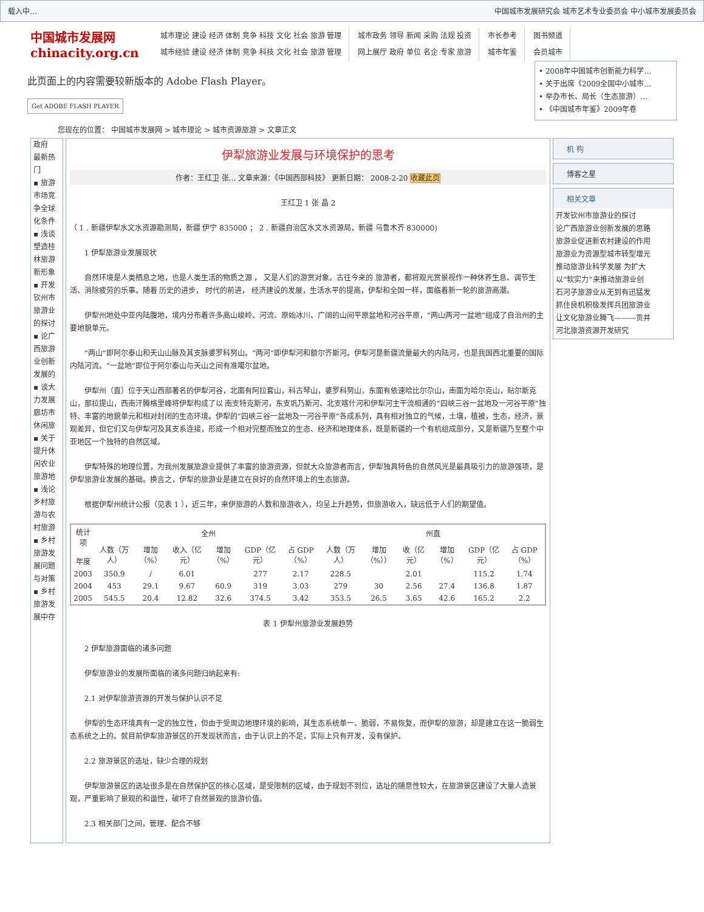载入中… 中国城市发展研究会 城市艺术专业委员会 中小城市发展委员会
中国城市发展网
chinacity.org.cn
城市理论 建设 经济 体制 竞争 科技 文化 社会 旅游 管理
城市经验 建设 经济 体制 竞争 科技 文化 社会 旅游 管理
城市政务 领导 新闻 采购 法规 投资
网上展厅 政府 单位 名企 专家 旅游
市长参考
城市年鉴
图书频道
会员城市
此页面上的内容需要较新版本的 Adobe Flash Player。
Get ADOBE FLASH PLAYER
• 2008年中国城市创新能力科学…
• 关于出席《2009全国中小城市…
• 举办市长、局长（生态旅游）…
• 《中国城市年鉴》2009年卷
您现在的位置： 中国城市发展网 > 城市理论 > 城市资源旅游 > 文章正文
政府
最新热门
▪ 旅游市场竞争全球化条件
▪ 浅谈塑造桂林旅游新形象
▪ 开发钦州市旅游业的探讨
▪ 论广西旅游业创新发展的
▪ 谈大力发展廊坊市休闲旅
▪ 关于提升休闲农业旅游地
▪ 浅论乡村旅游与农村旅游
▪ 乡村旅游发展问题与对策
▪ 乡村旅游发展中存
伊犁旅游业发展与环境保护的思考
作者：王红卫 张… 文章来源：《中国西部科技》 更新日期： 2008-2-20 收藏此页
王红卫 1 张 晶 2
（ 1 . 新疆伊犁水文水资源勘测局，新疆 伊宁 835000 ； 2 . 新疆自治区水文水资源局，新疆 乌鲁木齐 830000)
　　1 伊犁旅游业发展现状
　　自然环境是人类栖息之地，也是人类生活的物质之源 ， 又是人们的游赏对象。古往今来的 旅游者，都将观光赏景视作一种休养生息、调节生活、消除疲劳的乐事。随着 历史的进步， 时代的前进， 经济建设的发展，生活水平的提高，伊犁和全国一样，面临着新一轮的旅游高潮。
　　伊犁州地处中亚内陆腹地，境内分布着许多高山峻岭、河流、原始冰川、广阔的山间平原盆地和河谷平原，“两山两河一盆地”组成了自治州的主要地貌单元。
　　“两山”即阿尔泰山和天山山脉及其支脉婆罗科努山。“两河”即伊犁河和额尔齐斯河。伊犁河是新疆流量最大的内陆河，也是我国西北重要的国际内陆河流。“一盆地”即位于阿尔泰山与天山之间有准噶尔盆地。
　　伊犁州（直）位于天山西部著名的伊犁河谷，北面有阿拉套山，科古琴山，婆罗科努山，东面有依速哈比尔尕山，南面为哈尔克山，贴尔斯克山，那拉提山，西南汗腾格里峰将伊犁构成了以 南支特克斯河，东支巩乃斯河、北支喀什河和伊犁河主干流相通的“四峡三谷一盆地及一河谷平原”独特、丰富的地貌单元和相对封闭的生态环境。伊犁的“四峡三谷一盆地及一河谷平原”各成系列，具有相对独立的气候，土壤，植被，生态，经济，景观差异，但它们又与伊犁河及其支系连接，形成一个相对完整而独立的生态、经济和地理体系，既是新疆的一个有机组成部分，又是新疆乃至整个中亚地区一个独特的自然区域。
　　伊犁特殊的地理位置，为我州发展旅游业提供了丰富的旅游资源，但就大众旅游者而言，伊犁独具特色的自然风光是最具吸引力的旅游强项，是伊犁旅游业发展的基础。换言之，伊犁的旅游业是建立在良好的自然环境上的生态旅游。
　　根据伊犁州统计公报（见表 1 ），近三年，来伊旅游的人数和旅游收入，均呈上升趋势，但旅游收入，缺远低于人们的期望值。
| 统计项 年度 | 全州 | | | | | | 州直 | | | | | |
| --- | --- | --- | --- | --- | --- | --- | --- | --- | --- | --- | --- | --- |
| | 人数（万人） | 增加（%） | 收入（亿元） | 增加（%） | GDP（亿元） | 占 GDP（%） | 人数（万人） | 增加（%）） | 收（亿元） | 增加（%） | GDP（亿元） | 占 GDP（%） |
| 2003 | 350.9 | / | 6.01 | | 277 | 2.17 | 228.5 | | 2.01 | | 115.2 | 1.74 |
| 2004 | 453 | 29.1 | 9.67 | 60.9 | 319 | 3.03 | 279 | 30 | 2.56 | 27.4 | 136.8 | 1.87 |
| 2005 | 545.5 | 20.4 | 12.82 | 32.6 | 374.5 | 3.42 | 353.5 | 26.5 | 3.65 | 42.6 | 165.2 | 2.2 |
表 1 伊犁州旅游业发展趋势
　　2 伊犁旅游面临的诸多问题
　　伊犁旅游业的发展所面临的诸多问题归纳起来有:
　　2.1 对伊犁旅游资源的开发与保护认识不足
　　伊犁的生态环境具有一定的独立性，但由于受周边地理环境的影响，其生态系统单一、脆弱，不易恢复，而伊犁的旅游，却是建立在这一脆弱生态系统之上的。就目前伊犁旅游景区的开发现状而言，由于认识上的不足，实际上只有开发，没有保护。
　　2.2 旅游景区的选址，缺少合理的规划
　　伊犁旅游景区的选址很多是在自然保护区的核心区域，是受限制的区域，由于规划不到位，选址的随意性较大，在旅游景区建设了大量人造景观，严重影响了景观的和谐性，破坏了自然景观的旅游价值。
　　2.3 相关部门之间，管理、配合不够
机 构
博客之星
相关文章
开发钦州市旅游业的探讨
论广西旅游业创新发展的思路
旅游业促进新农村建设的作用
旅游业为资源型城市转型增光
推动旅游业科学发展 为扩大
以“软实力”来推动旅游业创
石河子旅游业从无到有迅猛发
抓住良机积极发挥兵团旅游业
让文化旅游业腾飞———贡井
河北旅游资源开发研究